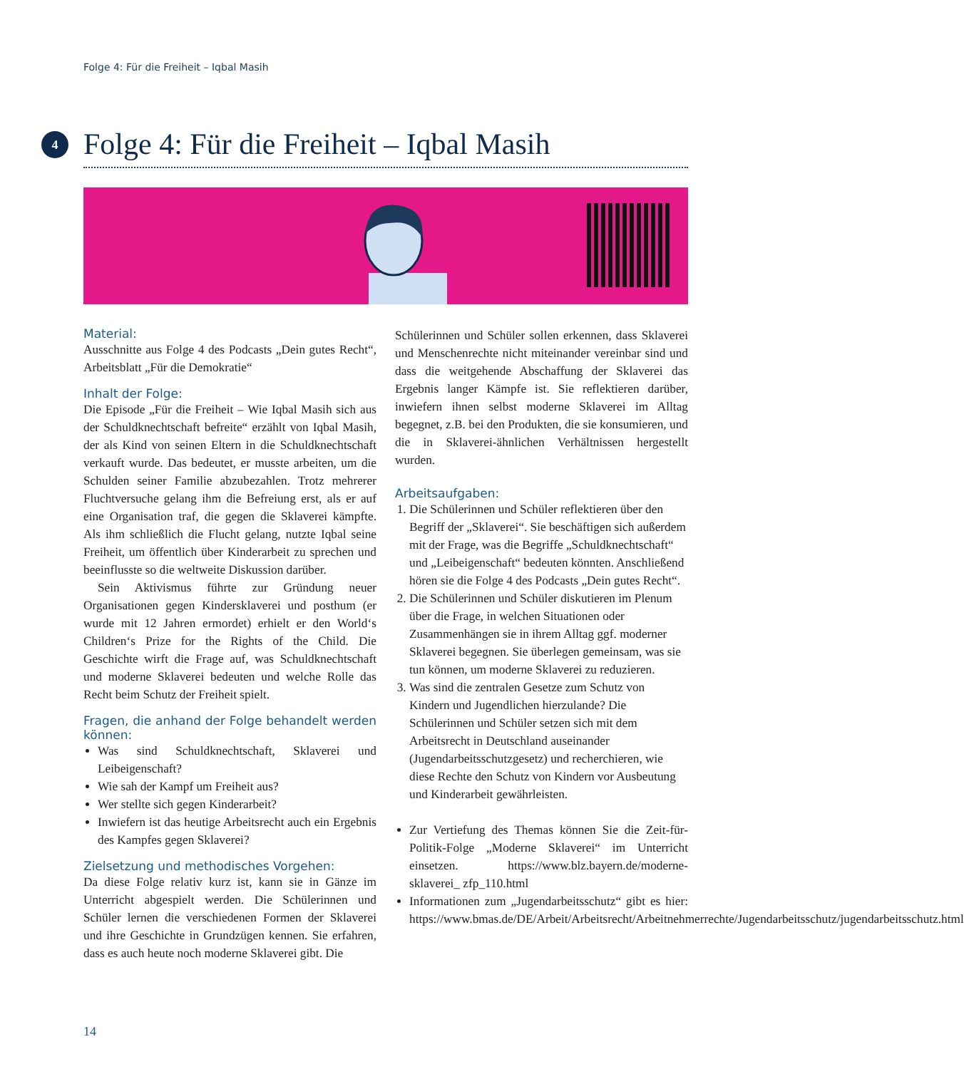Folge 4: Für die Freiheit – Iqbal Masih
4
Folge 4: Für die Freiheit – Iqbal Masih
Material:
Ausschnitte aus Folge 4 des Podcasts „Dein gutes Recht“, Arbeitsblatt „Für die Demokratie“
Inhalt der Folge:
Die Episode „Für die Freiheit – Wie Iqbal Masih sich aus der Schuldknechtschaft befreite“ erzählt von Iqbal Masih, der als Kind von seinen Eltern in die Schuldknechtschaft verkauft wurde. Das bedeutet, er musste arbeiten, um die Schulden seiner Familie abzubezahlen. Trotz mehrerer Fluchtversuche gelang ihm die Befreiung erst, als er auf eine Organisation traf, die gegen die Sklaverei kämpfte. Als ihm schließlich die Flucht gelang, nutzte Iqbal seine Freiheit, um öffentlich über Kinderarbeit zu sprechen und beeinflusste so die weltweite Diskussion darüber.
Sein Aktivismus führte zur Gründung neuer Organisationen gegen Kindersklaverei und posthum (er wurde mit 12 Jahren ermordet) erhielt er den World‘s Children‘s Prize for the Rights of the Child. Die Geschichte wirft die Frage auf, was Schuldknechtschaft und moderne Sklaverei bedeuten und welche Rolle das Recht beim Schutz der Freiheit spielt.
Fragen, die anhand der Folge behandelt werden können:
Was sind Schuldknechtschaft, Sklaverei und Leibeigenschaft?
Wie sah der Kampf um Freiheit aus?
Wer stellte sich gegen Kinderarbeit?
Inwiefern ist das heutige Arbeitsrecht auch ein Ergebnis des Kampfes gegen Sklaverei?
Zielsetzung und methodisches Vorgehen:
Da diese Folge relativ kurz ist, kann sie in Gänze im Unterricht abgespielt werden. Die Schülerinnen und Schüler lernen die verschiedenen Formen der Sklaverei und ihre Geschichte in Grundzügen kennen. Sie erfahren, dass es auch heute noch moderne Sklaverei gibt. Die
Schülerinnen und Schüler sollen erkennen, dass Sklaverei und Menschenrechte nicht miteinander vereinbar sind und dass die weitgehende Abschaffung der Sklaverei das Ergebnis langer Kämpfe ist. Sie reflektieren darüber, inwiefern ihnen selbst moderne Sklaverei im Alltag begegnet, z.B. bei den Produkten, die sie konsumieren, und die in Sklaverei-ähnlichen Verhältnissen hergestellt wurden.
Arbeitsaufgaben:
1. Die Schülerinnen und Schüler reflektieren über den Begriff der „Sklaverei“. Sie beschäftigen sich außerdem mit der Frage, was die Begriffe „Schuldknechtschaft“ und „Leibeigenschaft“ bedeuten könnten. Anschließend hören sie die Folge 4 des Podcasts „Dein gutes Recht“.
2. Die Schülerinnen und Schüler diskutieren im Plenum über die Frage, in welchen Situationen oder Zusammenhängen sie in ihrem Alltag ggf. moderner Sklaverei begegnen. Sie überlegen gemeinsam, was sie tun können, um moderne Sklaverei zu reduzieren.
3. Was sind die zentralen Gesetze zum Schutz von Kindern und Jugendlichen hierzulande? Die Schülerinnen und Schüler setzen sich mit dem Arbeitsrecht in Deutschland auseinander (Jugendarbeitsschutzgesetz) und recherchieren, wie diese Rechte den Schutz von Kindern vor Ausbeutung und Kinderarbeit gewährleisten.
Zur Vertiefung des Themas können Sie die Zeit-für-Politik-Folge „Moderne Sklaverei“ im Unterricht einsetzen. https://www.blz.bayern.de/moderne-sklaverei_ zfp_110.html
Informationen zum „Jugendarbeitsschutz“ gibt es hier: https://www.bmas.de/DE/Arbeit/Arbeitsrecht/Arbeitnehmerrechte/Jugendarbeitsschutz/jugendarbeitsschutz.html
14